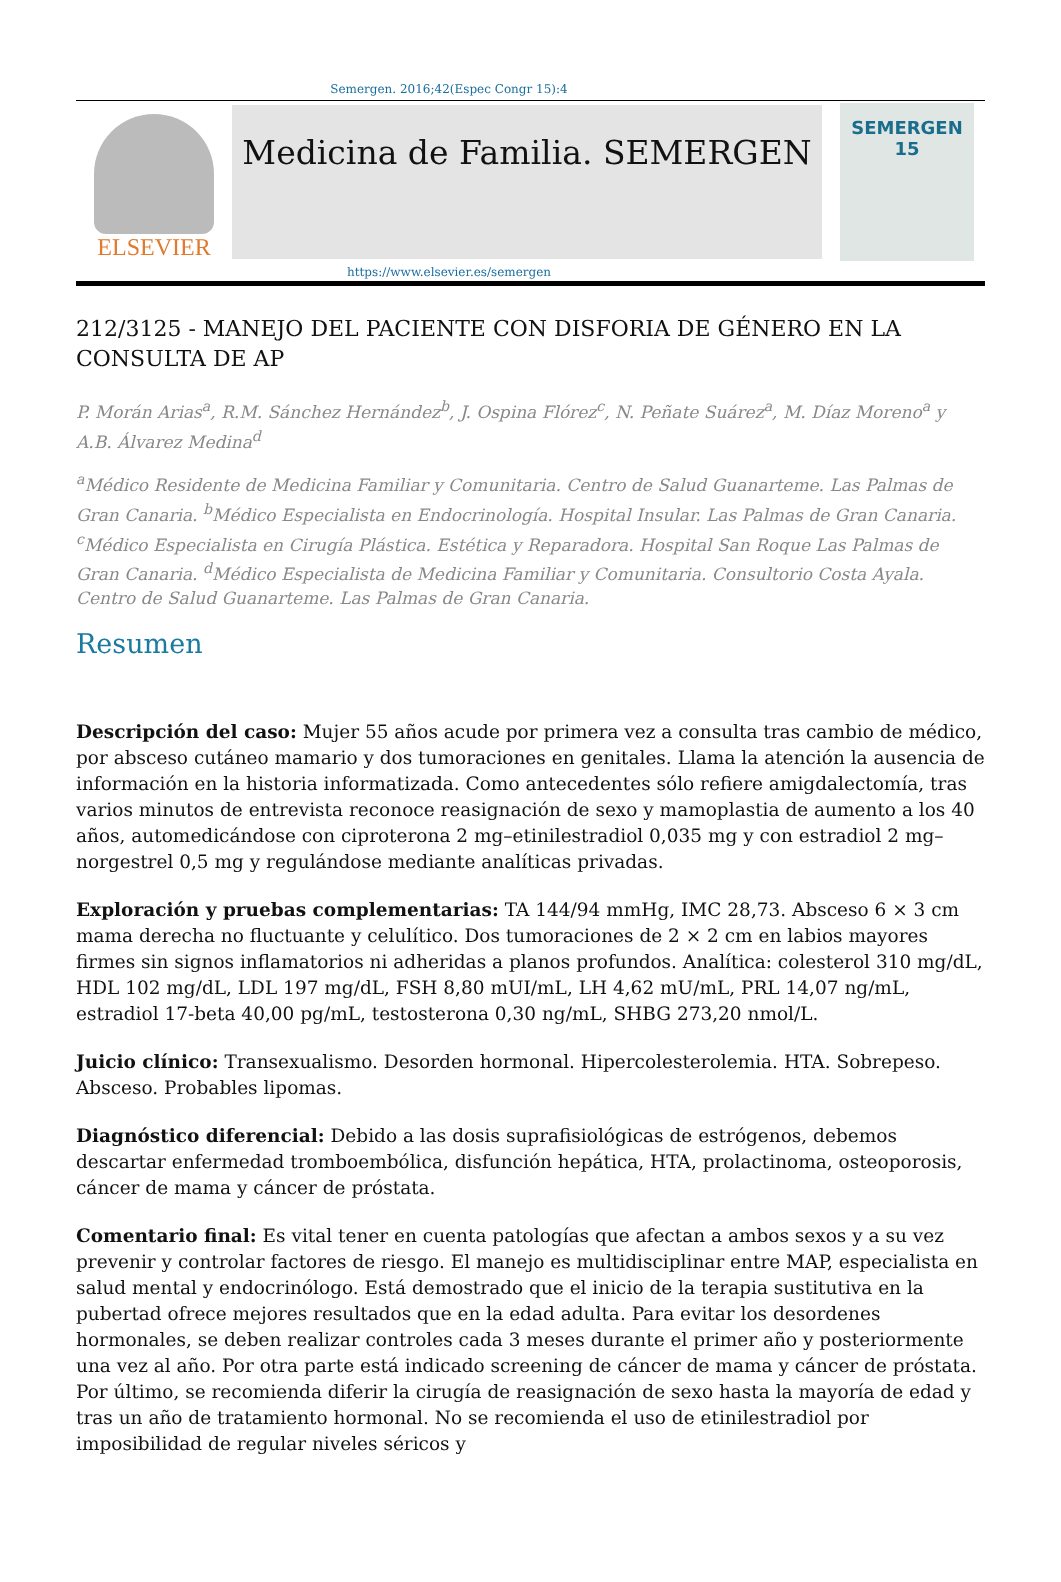Semergen. 2016;42(Espec Congr 15):4
ELSEVIER
Medicina de Familia. SEMERGEN
SEMERGEN
15
https://www.elsevier.es/semergen
212/3125 - MANEJO DEL PACIENTE CON DISFORIA DE GÉNERO EN LA CONSULTA DE AP
P. Morán Arias<sup>a</sup>, R.M. Sánchez Hernández<sup>b</sup>, J. Ospina Flórez<sup>c</sup>, N. Peñate Suárez<sup>a</sup>, M. Díaz Moreno<sup>a</sup> y A.B. Álvarez Medina<sup>d</sup>
<sup>a</sup> Médico Residente de Medicina Familiar y Comunitaria. Centro de Salud Guanarteme. Las Palmas de Gran Canaria. <sup>b</sup>Médico Especialista en Endocrinología. Hospital Insular. Las Palmas de Gran Canaria. <sup>c</sup>Médico Especialista en Cirugía Plástica. Estética y Reparadora. Hospital San Roque Las Palmas de Gran Canaria. <sup>d</sup>Médico Especialista de Medicina Familiar y Comunitaria. Consultorio Costa Ayala. Centro de Salud Guanarteme. Las Palmas de Gran Canaria.
Resumen
Descripción del caso: Mujer 55 años acude por primera vez a consulta tras cambio de médico, por absceso cutáneo mamario y dos tumoraciones en genitales. Llama la atención la ausencia de información en la historia informatizada. Como antecedentes sólo refiere amigdalectomía, tras varios minutos de entrevista reconoce reasignación de sexo y mamoplastia de aumento a los 40 años, automedicándose con ciproterona 2 mg–etinilestradiol 0,035 mg y con estradiol 2 mg–norgestrel 0,5 mg y regulándose mediante analíticas privadas.
Exploración y pruebas complementarias: TA 144/94 mmHg, IMC 28,73. Absceso 6 × 3 cm mama derecha no fluctuante y celulítico. Dos tumoraciones de 2 × 2 cm en labios mayores firmes sin signos inflamatorios ni adheridas a planos profundos. Analítica: colesterol 310 mg/dL, HDL 102 mg/dL, LDL 197 mg/dL, FSH 8,80 mUI/mL, LH 4,62 mU/mL, PRL 14,07 ng/mL, estradiol 17-beta 40,00 pg/mL, testosterona 0,30 ng/mL, SHBG 273,20 nmol/L.
Juicio clínico: Transexualismo. Desorden hormonal. Hipercolesterolemia. HTA. Sobrepeso. Absceso. Probables lipomas.
Diagnóstico diferencial: Debido a las dosis suprafisiológicas de estrógenos, debemos descartar enfermedad tromboembólica, disfunción hepática, HTA, prolactinoma, osteoporosis, cáncer de mama y cáncer de próstata.
Comentario final: Es vital tener en cuenta patologías que afectan a ambos sexos y a su vez prevenir y controlar factores de riesgo. El manejo es multidisciplinar entre MAP, especialista en salud mental y endocrinólogo. Está demostrado que el inicio de la terapia sustitutiva en la pubertad ofrece mejores resultados que en la edad adulta. Para evitar los desordenes hormonales, se deben realizar controles cada 3 meses durante el primer año y posteriormente una vez al año. Por otra parte está indicado screening de cáncer de mama y cáncer de próstata. Por último, se recomienda diferir la cirugía de reasignación de sexo hasta la mayoría de edad y tras un año de tratamiento hormonal. No se recomienda el uso de etinilestradiol por imposibilidad de regular niveles séricos y